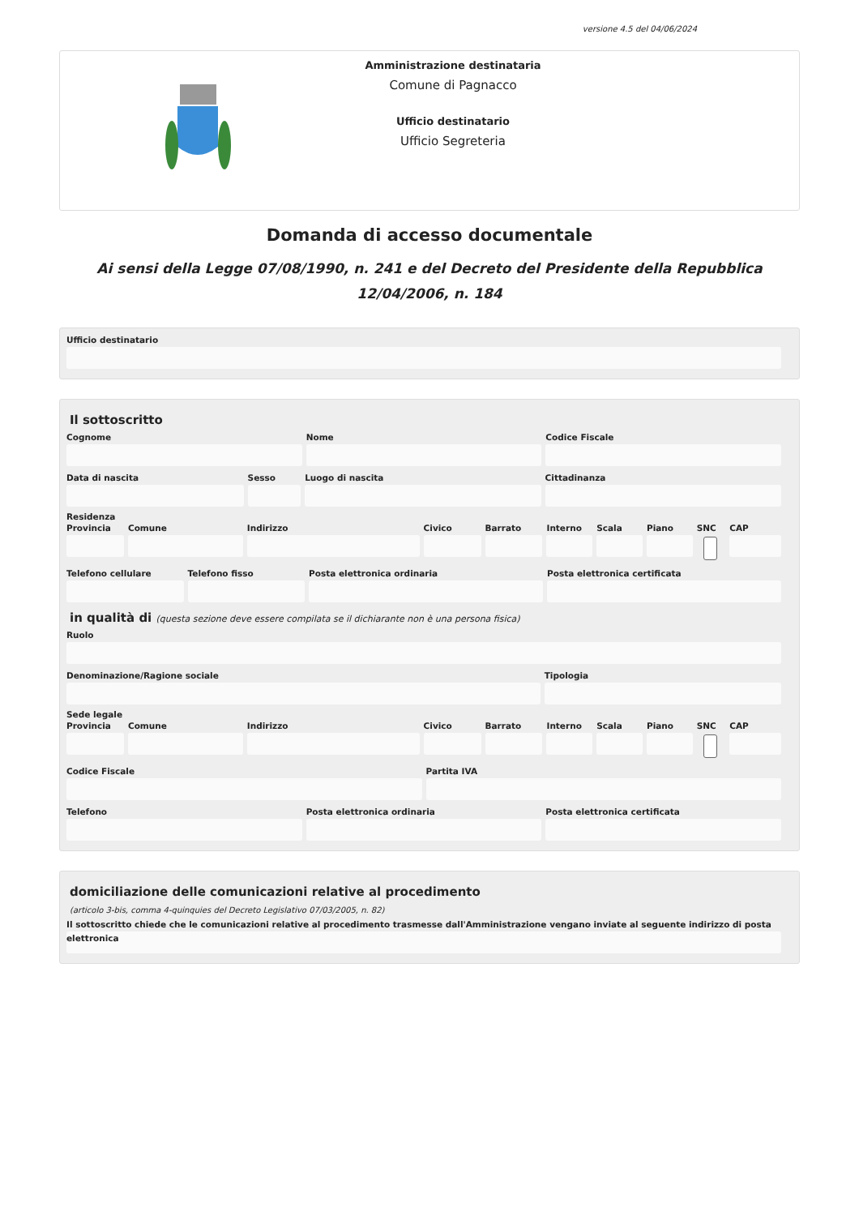versione 4.5 del 04/06/2024
Amministrazione destinataria
Comune di Pagnacco
Ufficio destinatario
Ufficio Segreteria
Domanda di accesso documentale
Ai sensi della Legge 07/08/1990, n. 241 e del Decreto del Presidente della Repubblica 12/04/2006, n. 184
Ufficio destinatario
Il sottoscritto
Cognome Nome Codice Fiscale
Data di nascita Sesso Luogo di nascita Cittadinanza
Residenza
Provincia Comune Indirizzo Civico Barrato Interno Scala Piano SNC CAP
Telefono cellulare Telefono fisso Posta elettronica ordinaria Posta elettronica certificata
in qualità di (questa sezione deve essere compilata se il dichiarante non è una persona fisica)
Ruolo
Denominazione/Ragione sociale Tipologia
Sede legale
Provincia Comune Indirizzo Civico Barrato Interno Scala Piano SNC CAP
Codice Fiscale Partita IVA
Telefono Posta elettronica ordinaria Posta elettronica certificata
domiciliazione delle comunicazioni relative al procedimento
(articolo 3-bis, comma 4-quinquies del Decreto Legislativo 07/03/2005, n. 82)
Il sottoscritto chiede che le comunicazioni relative al procedimento trasmesse dall'Amministrazione vengano inviate al seguente indirizzo di posta elettronica